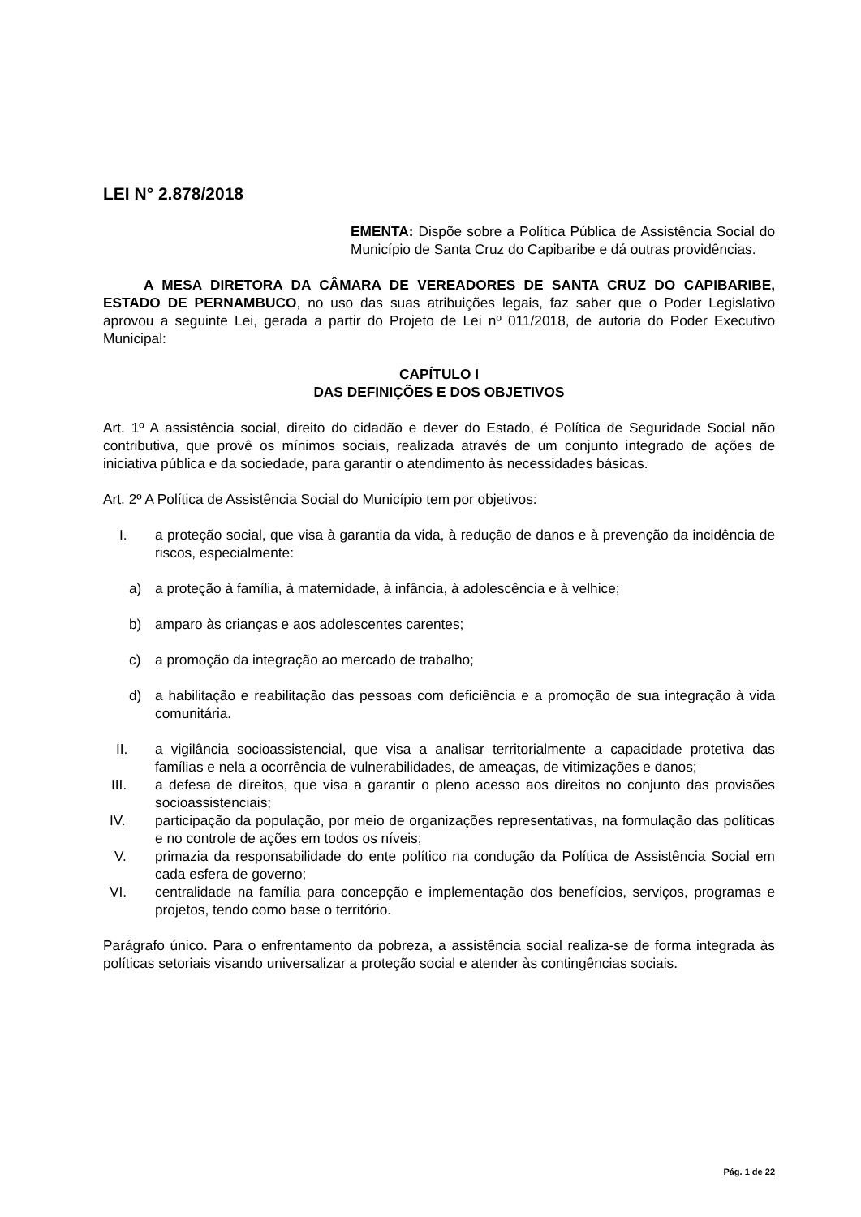LEI N° 2.878/2018
EMENTA: Dispõe sobre a Política Pública de Assistência Social do Município de Santa Cruz do Capibaribe e dá outras providências.
A MESA DIRETORA DA CÂMARA DE VEREADORES DE SANTA CRUZ DO CAPIBARIBE, ESTADO DE PERNAMBUCO, no uso das suas atribuições legais, faz saber que o Poder Legislativo aprovou a seguinte Lei, gerada a partir do Projeto de Lei nº 011/2018, de autoria do Poder Executivo Municipal:
CAPÍTULO I
DAS DEFINIÇÕES E DOS OBJETIVOS
Art. 1º A assistência social, direito do cidadão e dever do Estado, é Política de Seguridade Social não contributiva, que provê os mínimos sociais, realizada através de um conjunto integrado de ações de iniciativa pública e da sociedade, para garantir o atendimento às necessidades básicas.
Art. 2º A Política de Assistência Social do Município tem por objetivos:
I. a proteção social, que visa à garantia da vida, à redução de danos e à prevenção da incidência de riscos, especialmente:
a) a proteção à família, à maternidade, à infância, à adolescência e à velhice;
b) amparo às crianças e aos adolescentes carentes;
c) a promoção da integração ao mercado de trabalho;
d) a habilitação e reabilitação das pessoas com deficiência e a promoção de sua integração à vida comunitária.
II. a vigilância socioassistencial, que visa a analisar territorialmente a capacidade protetiva das famílias e nela a ocorrência de vulnerabilidades, de ameaças, de vitimizações e danos;
III. a defesa de direitos, que visa a garantir o pleno acesso aos direitos no conjunto das provisões socioassistenciais;
IV. participação da população, por meio de organizações representativas, na formulação das políticas e no controle de ações em todos os níveis;
V. primazia da responsabilidade do ente político na condução da Política de Assistência Social em cada esfera de governo;
VI. centralidade na família para concepção e implementação dos benefícios, serviços, programas e projetos, tendo como base o território.
Parágrafo único. Para o enfrentamento da pobreza, a assistência social realiza-se de forma integrada às políticas setoriais visando universalizar a proteção social e atender às contingências sociais.
Pág. 1 de 22